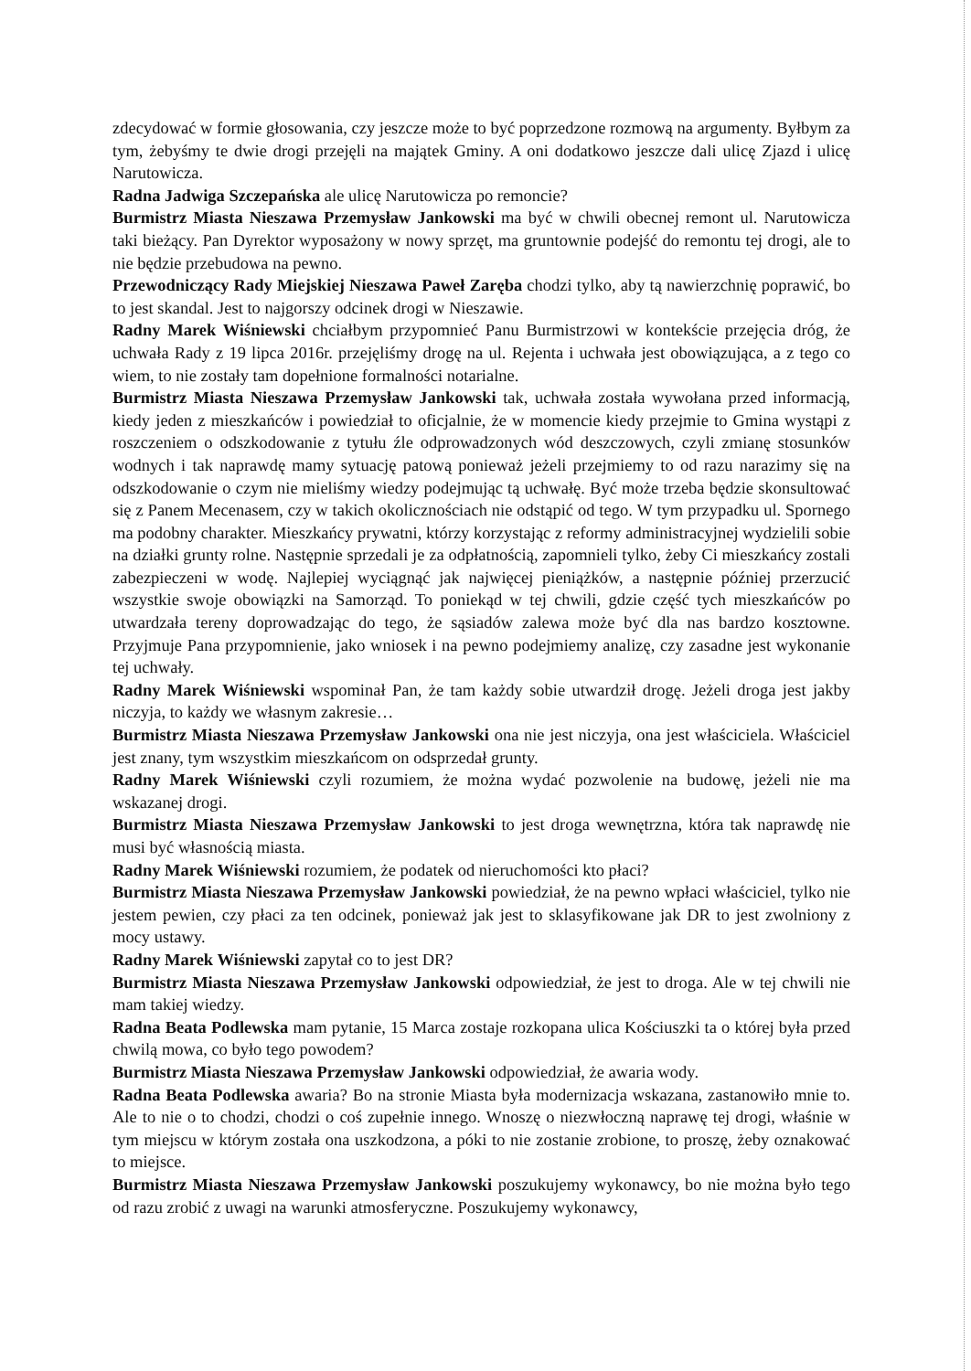zdecydować w formie głosowania, czy jeszcze może to być poprzedzone rozmową na argumenty. Byłbym za tym, żebyśmy te dwie drogi przejęli na majątek Gminy. A oni dodatkowo jeszcze dali ulicę Zjazd i ulicę Narutowicza.
Radna Jadwiga Szczepańska ale ulicę Narutowicza po remoncie?
Burmistrz Miasta Nieszawa Przemysław Jankowski ma być w chwili obecnej remont ul. Narutowicza taki bieżący. Pan Dyrektor wyposażony w nowy sprzęt, ma gruntownie podejść do remontu tej drogi, ale to nie będzie przebudowa na pewno.
Przewodniczący Rady Miejskiej Nieszawa Paweł Zaręba chodzi tylko, aby tą nawierzchnię poprawić, bo to jest skandal. Jest to najgorszy odcinek drogi w Nieszawie.
Radny Marek Wiśniewski chciałbym przypomnieć Panu Burmistrzowi w kontekście przejęcia dróg, że uchwała Rady z 19 lipca 2016r. przejęliśmy drogę na ul. Rejenta i uchwała jest obowiązująca, a z tego co wiem, to nie zostały tam dopełnione formalności notarialne.
Burmistrz Miasta Nieszawa Przemysław Jankowski tak, uchwała została wywołana przed informacją, kiedy jeden z mieszkańców i powiedział to oficjalnie, że w momencie kiedy przejmie to Gmina wystąpi z roszczeniem o odszkodowanie z tytułu źle odprowadzonych wód deszczowych, czyli zmianę stosunków wodnych i tak naprawdę mamy sytuację patową ponieważ jeżeli przejmiemy to od razu narazimy się na odszkodowanie o czym nie mieliśmy wiedzy podejmując tą uchwałę. Być może trzeba będzie skonsultować się z Panem Mecenasem, czy w takich okolicznościach nie odstąpić od tego. W tym przypadku ul. Spornego ma podobny charakter. Mieszkańcy prywatni, którzy korzystając z reformy administracyjnej wydzielili sobie na działki grunty rolne. Następnie sprzedali je za odpłatnością, zapomnieli tylko, żeby Ci mieszkańcy zostali zabezpieczeni w wodę. Najlepiej wyciągnąć jak najwięcej pieniążków, a następnie później przerzucić wszystkie swoje obowiązki na Samorząd. To poniekąd w tej chwili, gdzie część tych mieszkańców po utwardzała tereny doprowadzając do tego, że sąsiadów zalewa może być dla nas bardzo kosztowne. Przyjmuje Pana przypomnienie, jako wniosek i na pewno podejmiemy analizę, czy zasadne jest wykonanie tej uchwały.
Radny Marek Wiśniewski wspominał Pan, że tam każdy sobie utwardził drogę. Jeżeli droga jest jakby niczyja, to każdy we własnym zakresie…
Burmistrz Miasta Nieszawa Przemysław Jankowski ona nie jest niczyja, ona jest właściciela. Właściciel jest znany, tym wszystkim mieszkańcom on odsprzedał grunty.
Radny Marek Wiśniewski czyli rozumiem, że można wydać pozwolenie na budowę, jeżeli nie ma wskazanej drogi.
Burmistrz Miasta Nieszawa Przemysław Jankowski to jest droga wewnętrzna, która tak naprawdę nie musi być własnością miasta.
Radny Marek Wiśniewski rozumiem, że podatek od nieruchomości kto płaci?
Burmistrz Miasta Nieszawa Przemysław Jankowski powiedział, że na pewno wpłaci właściciel, tylko nie jestem pewien, czy płaci za ten odcinek, ponieważ jak jest to sklasyfikowane jak DR to jest zwolniony z mocy ustawy.
Radny Marek Wiśniewski zapytał co to jest DR?
Burmistrz Miasta Nieszawa Przemysław Jankowski odpowiedział, że jest to droga. Ale w tej chwili nie mam takiej wiedzy.
Radna Beata Podlewska mam pytanie, 15 Marca zostaje rozkopana ulica Kościuszki ta o której była przed chwilą mowa, co było tego powodem?
Burmistrz Miasta Nieszawa Przemysław Jankowski odpowiedział, że awaria wody.
Radna Beata Podlewska awaria? Bo na stronie Miasta była modernizacja wskazana, zastanowiło mnie to. Ale to nie o to chodzi, chodzi o coś zupełnie innego. Wnoszę o niezwłoczną naprawę tej drogi, właśnie w tym miejscu w którym została ona uszkodzona, a póki to nie zostanie zrobione, to proszę, żeby oznakować to miejsce.
Burmistrz Miasta Nieszawa Przemysław Jankowski poszukujemy wykonawcy, bo nie można było tego od razu zrobić z uwagi na warunki atmosferyczne. Poszukujemy wykonawcy,